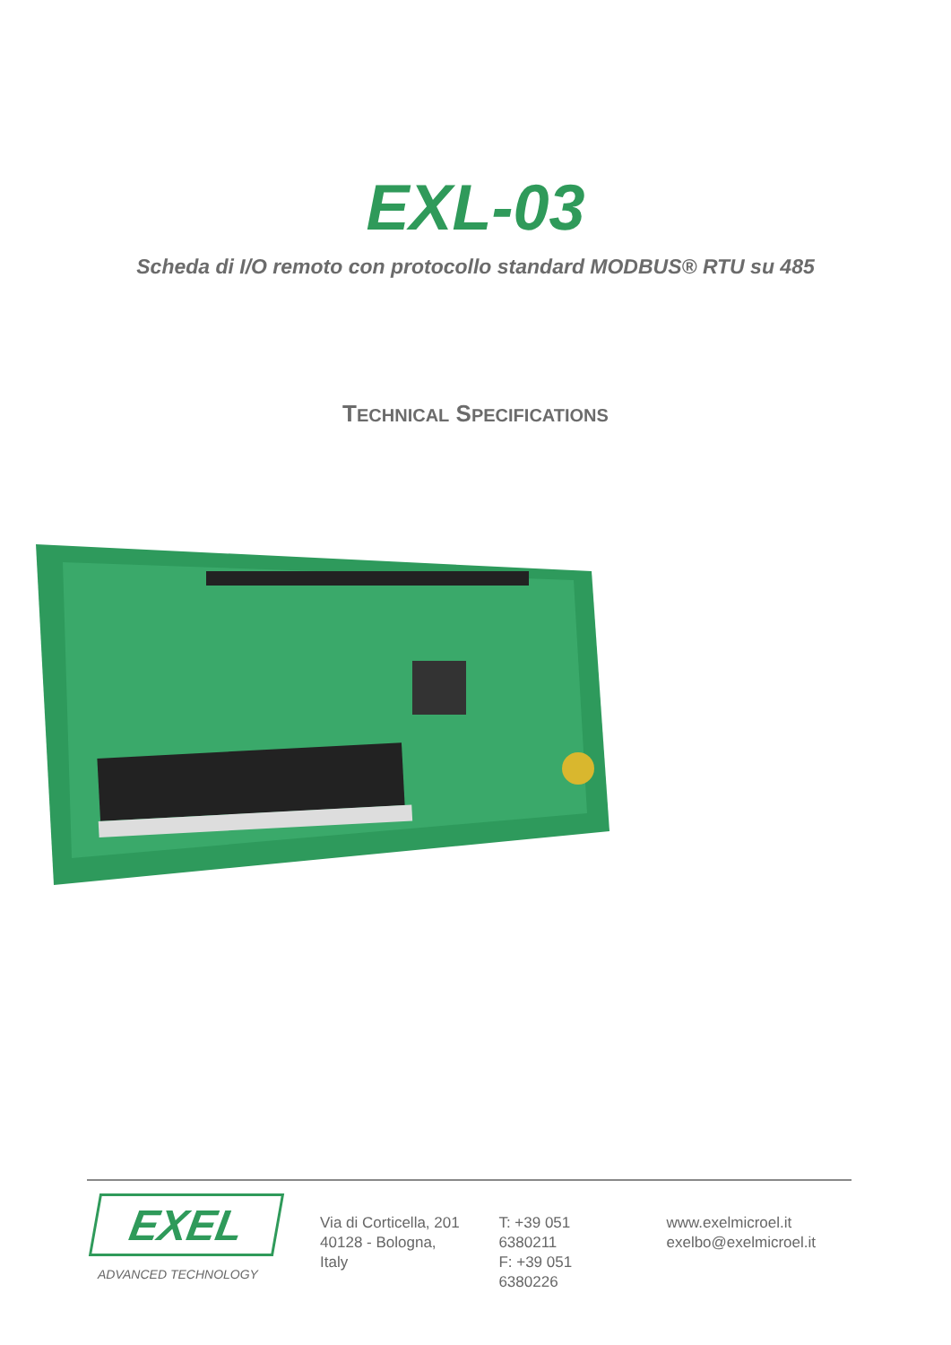EXL-03
Scheda di I/O remoto con protocollo standard MODBUS® RTU su 485
TECHNICAL SPECIFICATIONS
EXEL
ADVANCED TECHNOLOGY
Via di Corticella, 201
40128 - Bologna, Italy
T: +39 051 6380211
F: +39 051 6380226
www.exelmicroel.it
exelbo@exelmicroel.it